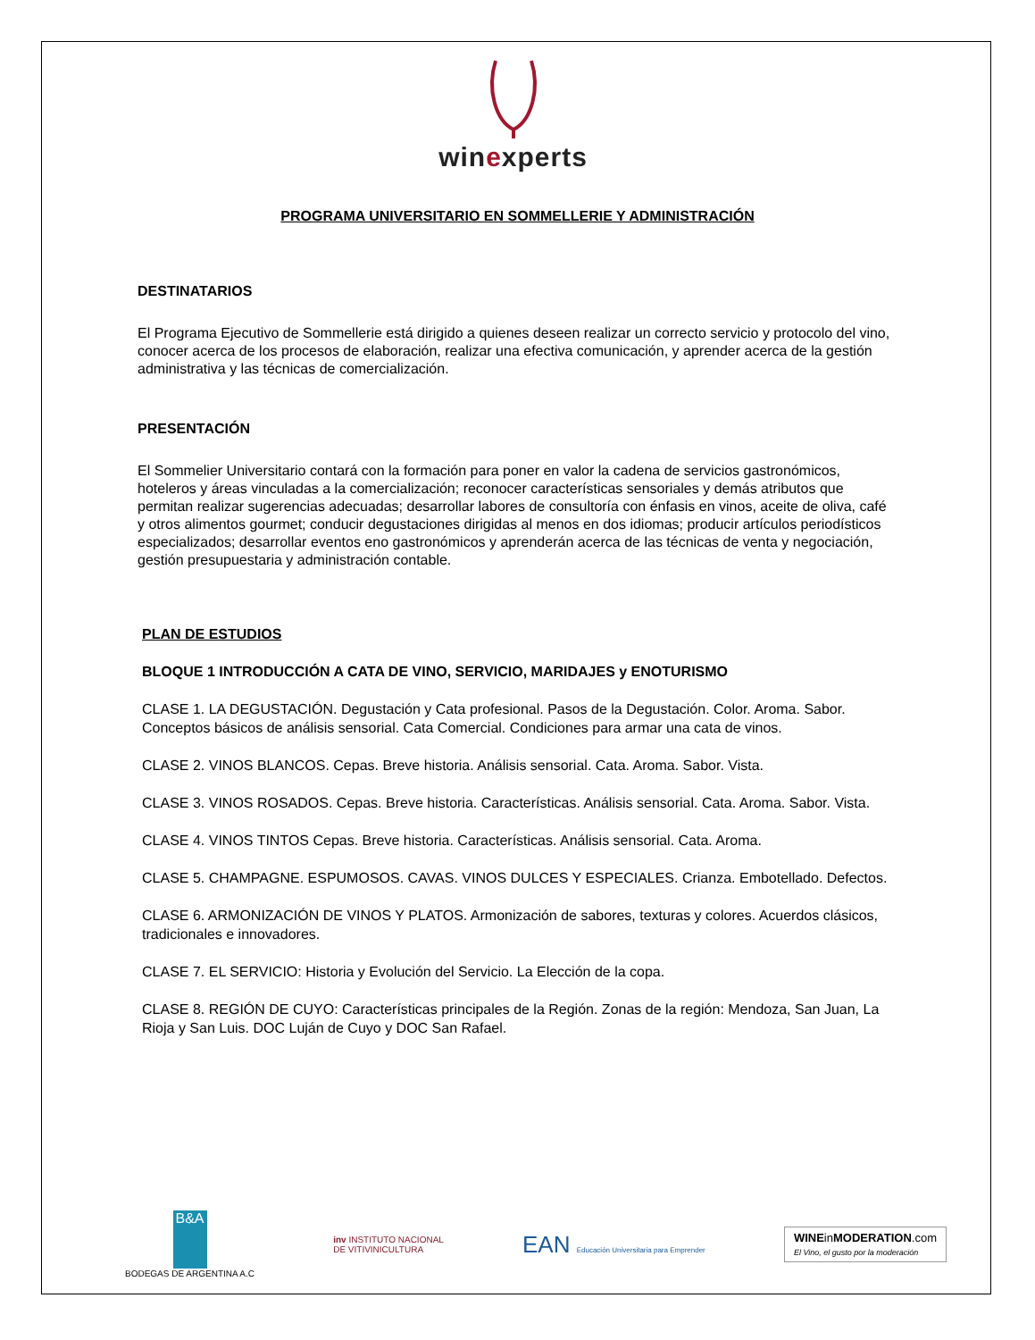winexperts
PROGRAMA UNIVERSITARIO EN SOMMELLERIE Y ADMINISTRACIÓN
DESTINATARIOS
El Programa Ejecutivo de Sommellerie está dirigido a quienes deseen realizar un correcto servicio y protocolo del vino, conocer acerca de los procesos de elaboración, realizar una efectiva comunicación, y aprender acerca de la gestión administrativa y las técnicas de comercialización.
PRESENTACIÓN
El Sommelier Universitario contará con la formación para poner en valor la cadena de servicios gastronómicos, hoteleros y áreas vinculadas a la comercialización; reconocer características sensoriales y demás atributos que permitan realizar sugerencias adecuadas; desarrollar labores de consultoría con énfasis en vinos, aceite de oliva, café y otros alimentos gourmet; conducir degustaciones dirigidas al menos en dos idiomas; producir artículos periodísticos especializados; desarrollar eventos eno gastronómicos y aprenderán acerca de las técnicas de venta y negociación, gestión presupuestaria y administración contable.
PLAN DE ESTUDIOS
BLOQUE 1 INTRODUCCIÓN A CATA DE VINO, SERVICIO, MARIDAJES y ENOTURISMO
CLASE 1. LA DEGUSTACIÓN. Degustación y Cata profesional. Pasos de la Degustación. Color. Aroma. Sabor. Conceptos básicos de análisis sensorial. Cata Comercial. Condiciones para armar una cata de vinos.
CLASE 2. VINOS BLANCOS. Cepas. Breve historia. Análisis sensorial. Cata. Aroma. Sabor. Vista.
CLASE 3. VINOS ROSADOS. Cepas. Breve historia. Características. Análisis sensorial. Cata. Aroma. Sabor. Vista.
CLASE 4. VINOS TINTOS Cepas. Breve historia. Características. Análisis sensorial. Cata. Aroma.
CLASE 5. CHAMPAGNE. ESPUMOSOS. CAVAS. VINOS DULCES Y ESPECIALES. Crianza. Embotellado. Defectos.
CLASE 6. ARMONIZACIÓN DE VINOS Y PLATOS. Armonización de sabores, texturas y colores. Acuerdos clásicos, tradicionales e innovadores.
CLASE 7. EL SERVICIO: Historia y Evolución del Servicio. La Elección de la copa.
CLASE 8. REGIÓN DE CUYO: Características principales de la Región. Zonas de la región: Mendoza, San Juan, La Rioja y San Luis. DOC Luján de Cuyo y DOC San Rafael.
B&A
BODEGAS DE ARGENTINA A.C
inv INSTITUTO NACIONAL
DE VITIVINICULTURA
EAN Educación Universitaria para Emprender
WINEinMODERATION.com
El Vino, el gusto por la moderación